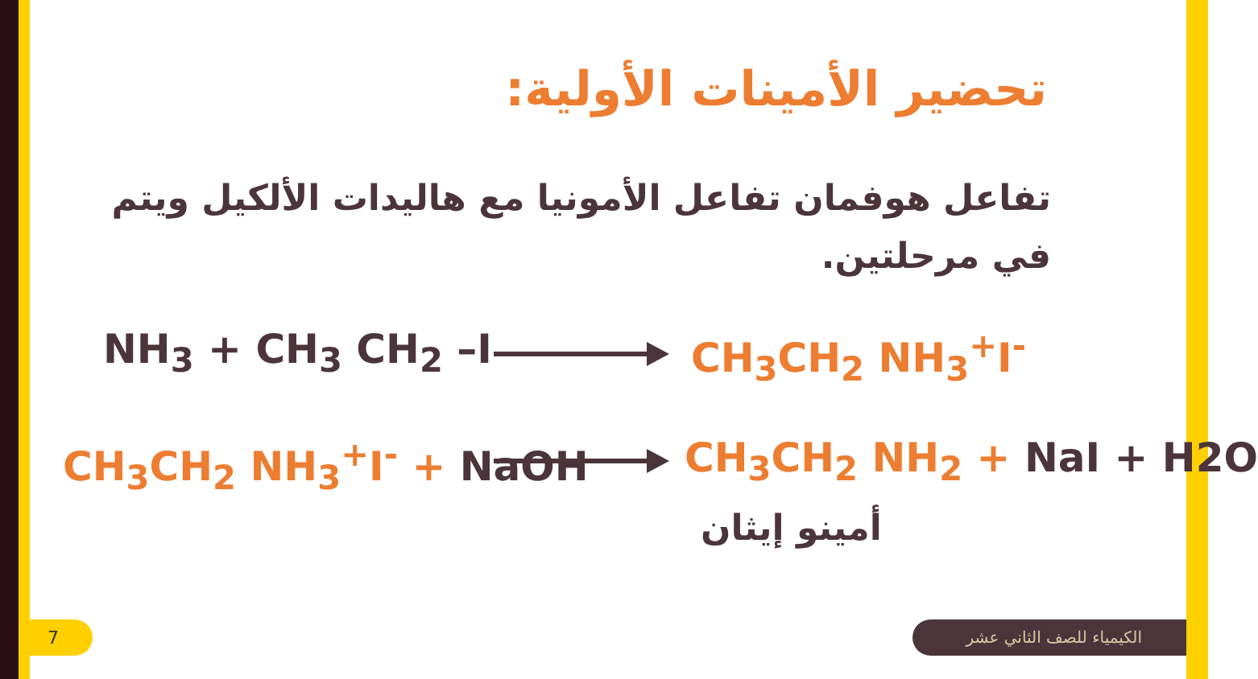تحضير الأمينات الأولية:
تفاعل هوفمان تفاعل الأمونيا مع هاليدات الألكيل ويتم في مرحلتين.
NH<sub>3</sub> + CH<sub>3</sub> CH<sub>2</sub> –I CH<sub>3</sub>CH<sub>2</sub> NH<sub>3</sub><sup>+</sup>I<sup>-</sup>
CH<sub>3</sub>CH<sub>2</sub> NH<sub>3</sub><sup>+</sup>I<sup>-</sup> + NaOH CH<sub>3</sub>CH<sub>2</sub> NH<sub>2</sub> + NaI + H2O
أمينو إيثان
7 الكيمياء للصف الثاني عشر